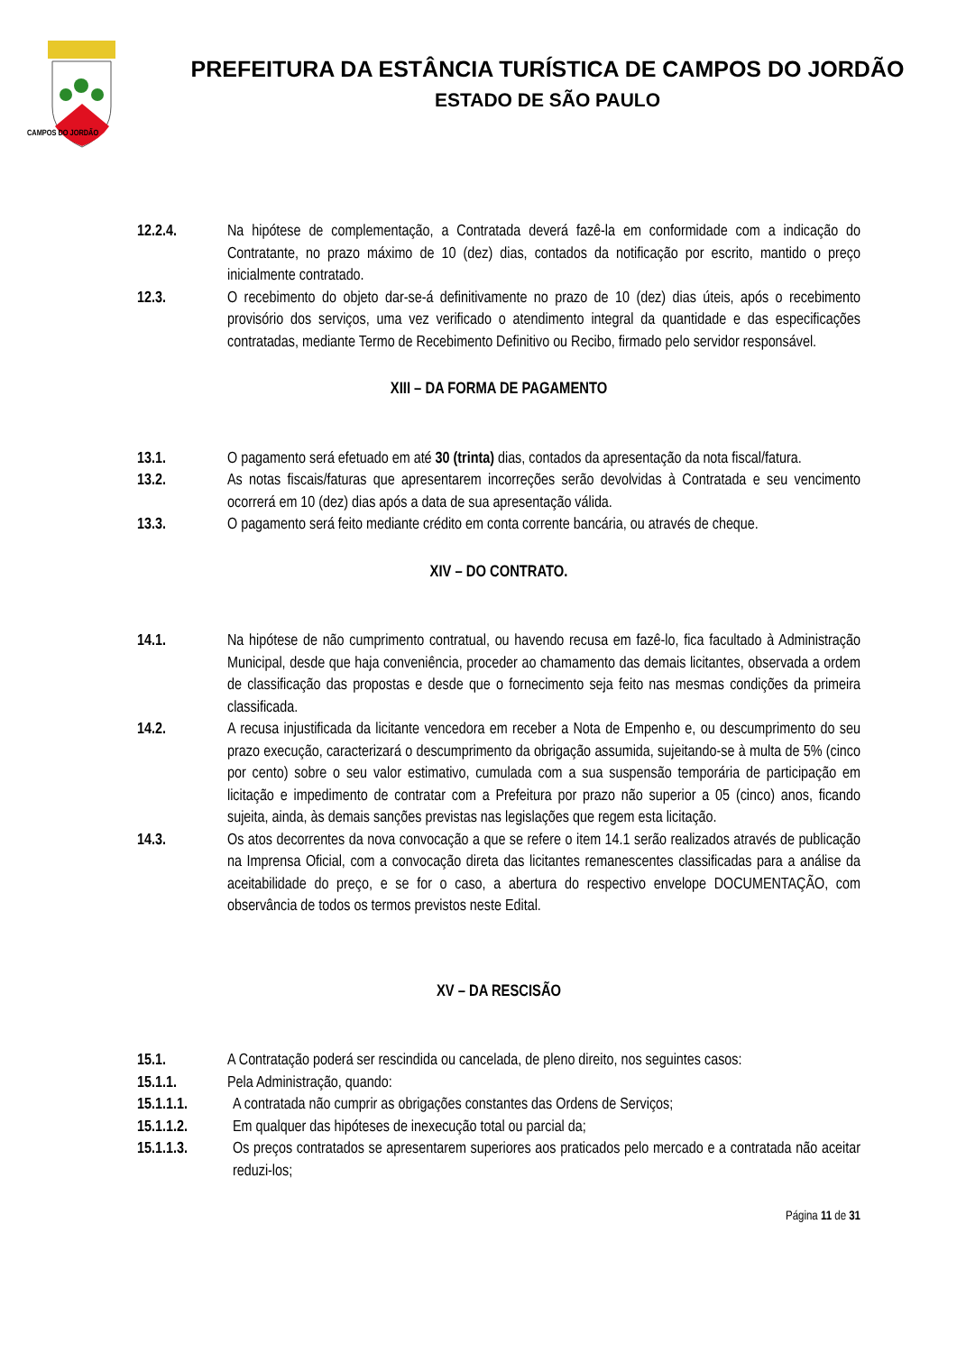CAMPOS DO JORDÃO
PREFEITURA DA ESTÂNCIA TURÍSTICA DE CAMPOS DO JORDÃO
ESTADO DE SÃO PAULO
12.2.4. Na hipótese de complementação, a Contratada deverá fazê-la em conformidade com a indicação do Contratante, no prazo máximo de 10 (dez) dias, contados da notificação por escrito, mantido o preço inicialmente contratado.
12.3. O recebimento do objeto dar-se-á definitivamente no prazo de 10 (dez) dias úteis, após o recebimento provisório dos serviços, uma vez verificado o atendimento integral da quantidade e das especificações contratadas, mediante Termo de Recebimento Definitivo ou Recibo, firmado pelo servidor responsável.
XIII – DA FORMA DE PAGAMENTO
13.1. O pagamento será efetuado em até 30 (trinta) dias, contados da apresentação da nota fiscal/fatura.
13.2. As notas fiscais/faturas que apresentarem incorreções serão devolvidas à Contratada e seu vencimento ocorrerá em 10 (dez) dias após a data de sua apresentação válida.
13.3. O pagamento será feito mediante crédito em conta corrente bancária, ou através de cheque.
XIV – DO CONTRATO.
14.1. Na hipótese de não cumprimento contratual, ou havendo recusa em fazê-lo, fica facultado à Administração Municipal, desde que haja conveniência, proceder ao chamamento das demais licitantes, observada a ordem de classificação das propostas e desde que o fornecimento seja feito nas mesmas condições da primeira classificada.
14.2. A recusa injustificada da licitante vencedora em receber a Nota de Empenho e, ou descumprimento do seu prazo execução, caracterizará o descumprimento da obrigação assumida, sujeitando-se à multa de 5% (cinco por cento) sobre o seu valor estimativo, cumulada com a sua suspensão temporária de participação em licitação e impedimento de contratar com a Prefeitura por prazo não superior a 05 (cinco) anos, ficando sujeita, ainda, às demais sanções previstas nas legislações que regem esta licitação.
14.3. Os atos decorrentes da nova convocação a que se refere o item 14.1 serão realizados através de publicação na Imprensa Oficial, com a convocação direta das licitantes remanescentes classificadas para a análise da aceitabilidade do preço, e se for o caso, a abertura do respectivo envelope DOCUMENTAÇÃO, com observância de todos os termos previstos neste Edital.
XV – DA RESCISÃO
15.1. A Contratação poderá ser rescindida ou cancelada, de pleno direito, nos seguintes casos:
15.1.1. Pela Administração, quando:
15.1.1.1. A contratada não cumprir as obrigações constantes das Ordens de Serviços;
15.1.1.2. Em qualquer das hipóteses de inexecução total ou parcial da;
15.1.1.3. Os preços contratados se apresentarem superiores aos praticados pelo mercado e a contratada não aceitar reduzi-los;
Página 11 de 31